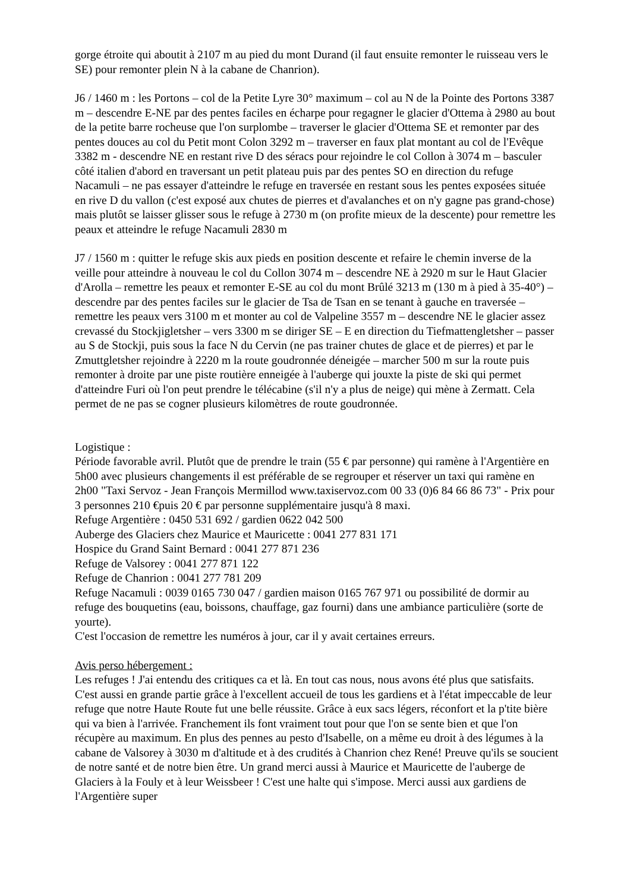gorge étroite qui aboutit à 2107 m au pied du mont Durand (il faut ensuite remonter le ruisseau vers le SE) pour remonter plein N à la cabane de Chanrion).
J6 / 1460 m : les Portons – col de la Petite Lyre 30° maximum – col au N de la Pointe des Portons 3387 m – descendre E-NE par des pentes faciles en écharpe pour regagner le glacier d'Ottema à 2980 au bout de la petite barre rocheuse que l'on surplombe – traverser le glacier d'Ottema SE et remonter par des pentes douces au col du Petit mont Colon 3292 m – traverser en faux plat montant au col de l'Evêque 3382 m - descendre NE en restant rive D des séracs pour rejoindre le col Collon à 3074 m – basculer côté italien d'abord en traversant un petit plateau puis par des pentes SO en direction du refuge Nacamuli – ne pas essayer d'atteindre le refuge en traversée en restant sous les pentes exposées située en rive D du vallon (c'est exposé aux chutes de pierres et d'avalanches et on n'y gagne pas grand-chose) mais plutôt se laisser glisser sous le refuge à 2730 m (on profite mieux de la descente) pour remettre les peaux et atteindre le refuge Nacamuli 2830 m
J7 / 1560 m : quitter le refuge skis aux pieds en position descente et refaire le chemin inverse de la veille pour atteindre à nouveau le col du Collon 3074 m – descendre NE à 2920 m sur le Haut Glacier d'Arolla – remettre les peaux et remonter E-SE au col du mont Brûlé 3213 m (130 m à pied à 35-40°) – descendre par des pentes faciles sur le glacier de Tsa de Tsan en se tenant à gauche en traversée – remettre les peaux vers 3100 m et monter au col de Valpeline 3557 m – descendre NE le glacier assez crevassé du Stockjigletsher – vers 3300 m se diriger SE – E en direction du Tiefmattengletsher – passer au S de Stockji, puis sous la face N du Cervin (ne pas trainer chutes de glace et de pierres) et par le Zmuttgletsher rejoindre à 2220 m la route goudronnée déneigée – marcher 500 m sur la route puis remonter à droite par une piste routière enneigée à l'auberge qui jouxte la piste de ski qui permet d'atteindre Furi où l'on peut prendre le télécabine (s'il n'y a plus de neige) qui mène à Zermatt. Cela permet de ne pas se cogner plusieurs kilomètres de route goudronnée.
Logistique :
Période favorable avril. Plutôt que de prendre le train (55 € par personne) qui ramène à l'Argentière en 5h00 avec plusieurs changements il est préférable de se regrouper et réserver un taxi qui ramène en 2h00 "Taxi Servoz - Jean François Mermillod www.taxiservoz.com 00 33 (0)6 84 66 86 73" - Prix pour 3 personnes 210 €puis 20 € par personne supplémentaire jusqu'à 8 maxi.
Refuge Argentière : 0450 531 692 / gardien 0622 042 500
Auberge des Glaciers chez Maurice et Mauricette : 0041 277 831 171
Hospice du Grand Saint Bernard : 0041 277 871 236
Refuge de Valsorey : 0041 277 871 122
Refuge de Chanrion : 0041 277 781 209
Refuge Nacamuli : 0039 0165 730 047 / gardien maison 0165 767 971 ou possibilité de dormir au refuge des bouquetins (eau, boissons, chauffage, gaz fourni) dans une ambiance particulière (sorte de yourte).
C'est l'occasion de remettre les numéros à jour, car il y avait certaines erreurs.
Avis perso hébergement :
Les refuges ! J'ai entendu des critiques ca et là. En tout cas nous, nous avons été plus que satisfaits. C'est aussi en grande partie grâce à l'excellent accueil de tous les gardiens et à l'état impeccable de leur refuge que notre Haute Route fut une belle réussite. Grâce à eux sacs légers, réconfort et la p'tite bière qui va bien à l'arrivée. Franchement ils font vraiment tout pour que l'on se sente bien et que l'on récupère au maximum. En plus des pennes au pesto d'Isabelle, on a même eu droit à des légumes à la cabane de Valsorey à 3030 m d'altitude et à des crudités à Chanrion chez René! Preuve qu'ils se soucient de notre santé et de notre bien être. Un grand merci aussi à Maurice et Mauricette de l'auberge de Glaciers à la Fouly et à leur Weissbeer ! C'est une halte qui s'impose. Merci aussi aux gardiens de l'Argentière super